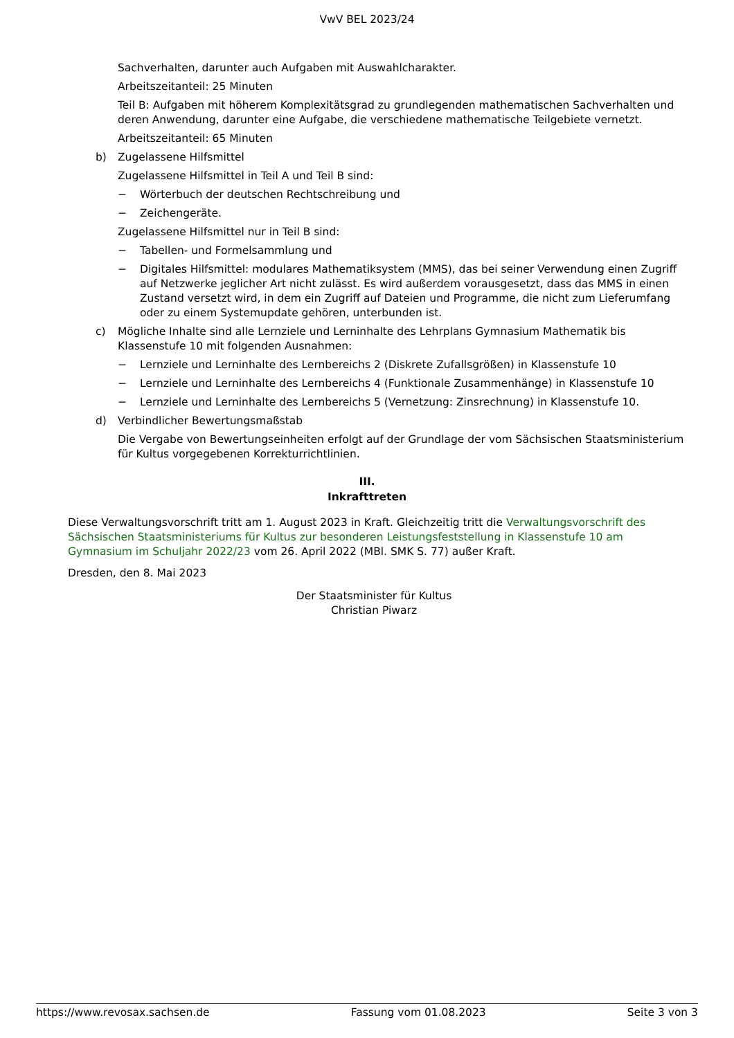VwV BEL 2023/24
Sachverhalten, darunter auch Aufgaben mit Auswahlcharakter.
Arbeitszeitanteil: 25 Minuten
Teil B: Aufgaben mit höherem Komplexitätsgrad zu grundlegenden mathematischen Sachverhalten und deren Anwendung, darunter eine Aufgabe, die verschiedene mathematische Teilgebiete vernetzt.
Arbeitszeitanteil: 65 Minuten
b) Zugelassene Hilfsmittel
Zugelassene Hilfsmittel in Teil A und Teil B sind:
− Wörterbuch der deutschen Rechtschreibung und
− Zeichengeräte.
Zugelassene Hilfsmittel nur in Teil B sind:
− Tabellen- und Formelsammlung und
− Digitales Hilfsmittel: modulares Mathematiksystem (MMS), das bei seiner Verwendung einen Zugriff auf Netzwerke jeglicher Art nicht zulässt. Es wird außerdem vorausgesetzt, dass das MMS in einen Zustand versetzt wird, in dem ein Zugriff auf Dateien und Programme, die nicht zum Lieferumfang oder zu einem Systemupdate gehören, unterbunden ist.
c) Mögliche Inhalte sind alle Lernziele und Lerninhalte des Lehrplans Gymnasium Mathematik bis Klassenstufe 10 mit folgenden Ausnahmen:
− Lernziele und Lerninhalte des Lernbereichs 2 (Diskrete Zufallsgrößen) in Klassenstufe 10
− Lernziele und Lerninhalte des Lernbereichs 4 (Funktionale Zusammenhänge) in Klassenstufe 10
− Lernziele und Lerninhalte des Lernbereichs 5 (Vernetzung: Zinsrechnung) in Klassenstufe 10.
d) Verbindlicher Bewertungsmaßstab
Die Vergabe von Bewertungseinheiten erfolgt auf der Grundlage der vom Sächsischen Staatsministerium für Kultus vorgegebenen Korrekturrichtlinien.
III.
Inkrafttreten
Diese Verwaltungsvorschrift tritt am 1. August 2023 in Kraft. Gleichzeitig tritt die Verwaltungsvorschrift des Sächsischen Staatsministeriums für Kultus zur besonderen Leistungsfeststellung in Klassenstufe 10 am Gymnasium im Schuljahr 2022/23 vom 26. April 2022 (MBl. SMK S. 77) außer Kraft.
Dresden, den 8. Mai 2023
Der Staatsminister für Kultus
Christian Piwarz
https://www.revosax.sachsen.de Fassung vom 01.08.2023 Seite 3 von 3